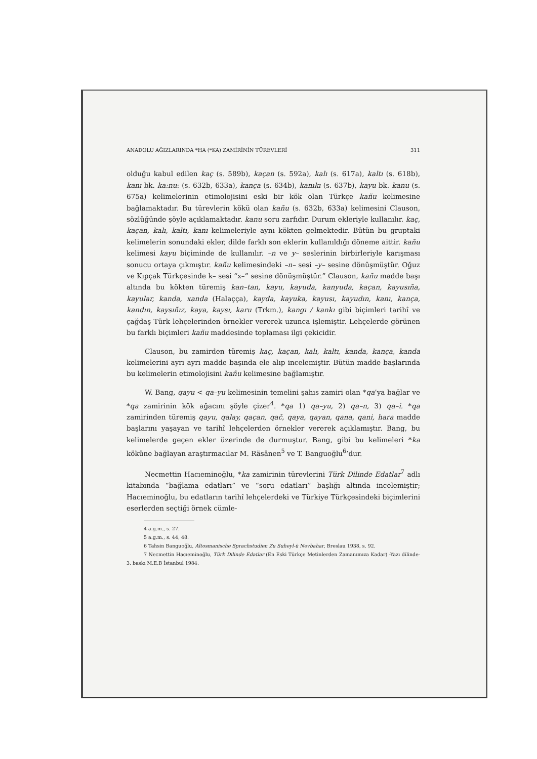ANADOLU AĞIZLARINDA *HA (*KA) ZAMİRİNİN TÜREVLERİ 311
olduğu kabul edilen kaç (s. 589b), kaçan (s. 592a), kalı (s. 617a), kaltı (s. 618b), kanı bk. ka:nu: (s. 632b, 633a), kança (s. 634b), kanıkı (s. 637b), kayu bk. kanu (s. 675a) kelimelerinin etimolojisini eski bir kök olan Türkçe kañu kelimesine bağlamaktadır. Bu türevlerin kökü olan kañu (s. 632b, 633a) kelimesini Clauson, sözlüğünde şöyle açıklamaktadır. kanu soru zarfıdır. Durum ekleriyle kullanılır. kaç, kaçan, kalı, kaltı, kanı kelimeleriyle aynı kökten gelmektedir. Bütün bu gruptaki kelimelerin sonundaki ekler, dilde farklı son eklerin kullanıldığı döneme aittir. kañu kelimesi kayu biçiminde de kullanılır. –n ve y– seslerinin birbirleriyle karışması sonucu ortaya çıkmıştır. kañu kelimesindeki –n– sesi –y– sesine dönüşmüştür. Oğuz ve Kıpçak Türkçesinde k– sesi “x–” sesine dönüşmüştür.” Clauson, kañu madde başı altında bu kökten türemiş kan–tan, kayu, kayuda, kanyuda, kaçan, kayusıña, kayular, kanda, xanda (Halaçça), kayda, kayuka, kayusı, kayudın, kanı, kança, kandın, kaysıñız, kaya, kaysı, karu (Trkm.), kangı / kankı gibi biçimleri tarihî ve çağdaş Türk lehçelerinden örnekler vererek uzunca işlemiştir. Lehçelerde görünen bu farklı biçimleri kañu maddesinde toplaması ilgi çekicidir.
Clauson, bu zamirden türemiş kaç, kaçan, kalı, kaltı, kanda, kança, kanda kelimelerini ayrı ayrı madde başında ele alıp incelemiştir. Bütün madde başlarında bu kelimelerin etimolojisini kañu kelimesine bağlamıştır.
W. Bang, qayu < qa–yu kelimesinin temelini şahıs zamiri olan *qa’ya bağlar ve *qa zamirinin kök ağacını şöyle çizer<sup>4</sup>. *qa 1) qa–yu, 2) qa–n, 3) qa–i. *qa zamirinden türemiş qayu, qalay, qaçan, qač, qaya, qayan, qana, qani, hara madde başlarını yaşayan ve tarihî lehçelerden örnekler vererek açıklamıştır. Bang, bu kelimelerde geçen ekler üzerinde de durmuştur. Bang, gibi bu kelimeleri *ka köküne bağlayan araştırmacılar M. Räsänen<sup>5</sup> ve T. Banguoğlu<sup>6</sup>’dur.
Necmettin Hacıeminoğlu, *ka zamirinin türevlerini Türk Dilinde Edatlar<sup>7</sup> adlı kitabında “bağlama edatları” ve “soru edatları” başlığı altında incelemiştir; Hacıeminoğlu, bu edatların tarihî lehçelerdeki ve Türkiye Türkçesindeki biçimlerini eserlerden seçtiği örnek cümle-
4 a.g.m., s. 27.
5 a.g.m., s. 44, 48.
6 Tahsin Banguoğlu, Altosmanische Sprachstudien Zu Suheyl-ü Nevbahar, Breslau 1938, s. 92.
7 Necmettin Hacıeminoğlu, Türk Dilinde Edatlar (En Eski Türkçe Metinlerden Zamanımıza Kadar) -Yazı dilinde- 3. baskı M.E.B İstanbul 1984.